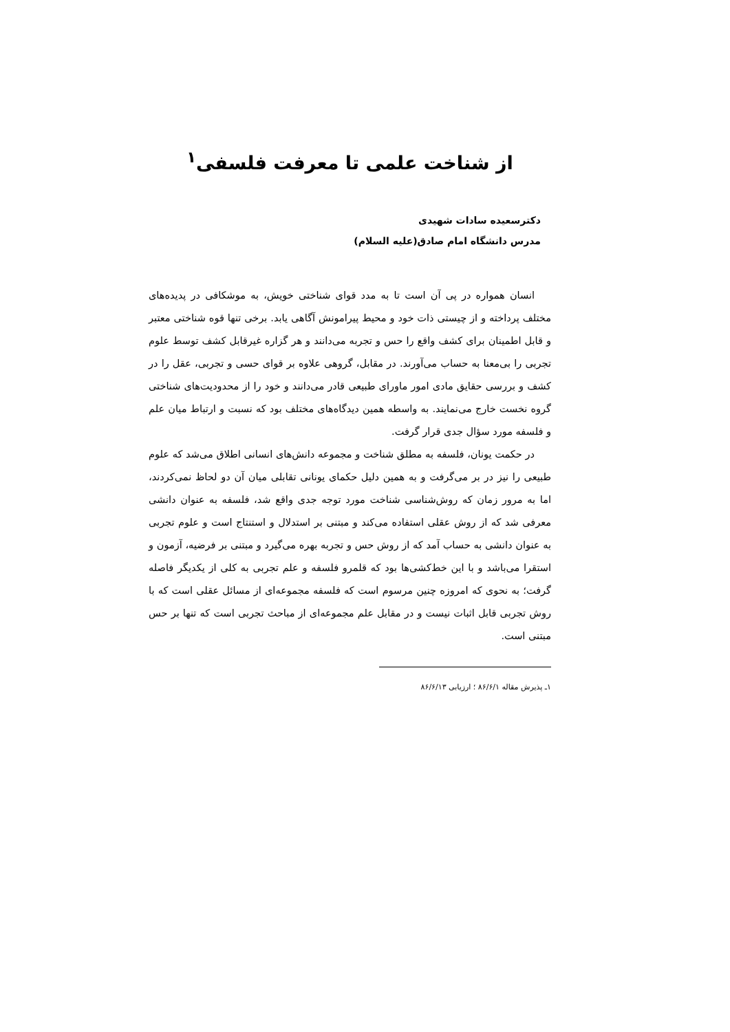از شناخت علمی تا معرفت فلسفی<sup>۱</sup>
دکترسعیده سادات شهیدی
مدرس دانشگاه امام صادق(علیه السلام)
انسان همواره در پی آن است تا به مدد قوای شناختی خویش، به موشکافی در پدیده‌های مختلف پرداخته و از چیستی ذات خود و محیط پیرامونش آگاهی یابد. برخی تنها قوه شناختی معتبر و قابل اطمینان برای کشف واقع را حس و تجربه می‌دانند و هر گزاره غیرقابل کشف توسط علوم تجربی را بی‌معنا به حساب می‌آورند. در مقابل، گروهی علاوه بر قوای حسی و تجربی، عقل را در کشف و بررسی حقایق مادی امور ماورای طبیعی قادر می‌دانند و خود را از محدودیت‌های شناختی گروه نخست خارج می‌نمایند. به واسطه همین دیدگاه‌های مختلف بود که نسبت و ارتباط میان علم و فلسفه مورد سؤال جدی قرار گرفت.
در حکمت یونان، فلسفه به مطلق شناخت و مجموعه دانش‌های انسانی اطلاق می‌شد که علوم طبیعی را نیز در بر می‌گرفت و به همین دلیل حکمای یونانی تقابلی میان آن دو لحاظ نمی‌کردند، اما به مرور زمان که روش‌شناسی شناخت مورد توجه جدی واقع شد، فلسفه به عنوان دانشی معرفی شد که از روش عقلی استفاده می‌کند و مبتنی بر استدلال و استنتاج است و علوم تجربی به عنوان دانشی به حساب آمد که از روش حس و تجربه بهره می‌گیرد و مبتنی بر فرضیه، آزمون و استقرا می‌باشد و با این خط‌کشی‌ها بود که قلمرو فلسفه و علم تجربی به کلی از یکدیگر فاصله گرفت؛ به نحوی که امروزه چنین مرسوم است که فلسفه مجموعه‌ای از مسائل عقلی است که با روش تجربی قابل اثبات نیست و در مقابل علم مجموعه‌ای از مباحث تجربی است که تنها بر حس مبتنی است.
۱ـ پذیرش مقاله ۸۶/۶/۱ ؛ ارزیابی ۸۶/۶/۱۳